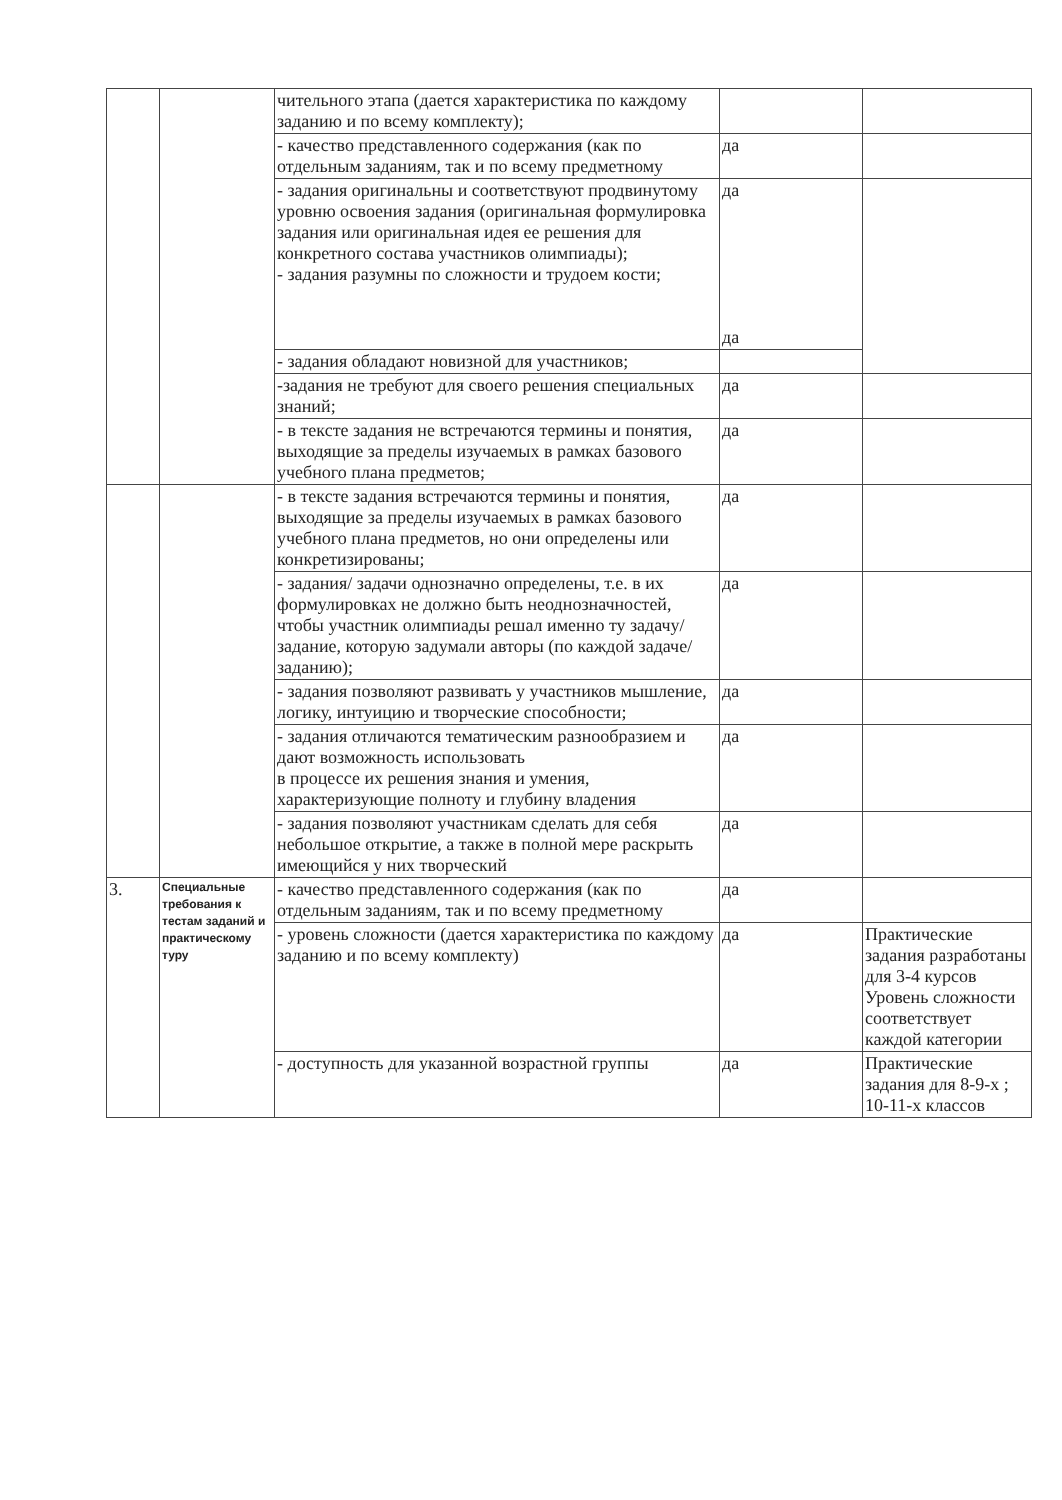| | | чительного этапа (дается характеристика по каждому заданию и по всему комплекту); | | |
| | | - качество представленного содержания (как по отдельным заданиям, так и по всему предметному | да | |
| | | - задания оригинальны и соответствуют продвинутому уровню освоения задания (оригинальная формулировка задания или оригинальная идея ее решения для конкретного состава участников олимпиады); - задания разумны по сложности и трудоем кости; | да да | |
| | | - задания обладают новизной для участников; | | |
| | | -задания не требуют для своего решения специальных знаний; | да | |
| | | - в тексте задания не встречаются термины и понятия, выходящие за пределы изучаемых в рамках базового учебного плана предметов; | да | |
| | | - в тексте задания встречаются термины и понятия, выходящие за пределы изучаемых в рамках базового учебного плана предметов, но они определены или конкретизированы; | да | |
| | | - задания/ задачи однозначно определены, т.е. в их формулировках не должно быть неоднозначностей, чтобы участник олимпиады решал именно ту задачу/задание, которую задумали авторы (по каждой задаче/ заданию); | да | |
| | | - задания позволяют развивать у участников мышление, логику, интуицию и творческие способности; | да | |
| | | - задания отличаются тематическим разнообразием и дают возможность использовать в процессе их решения знания и умения, характеризующие полноту и глубину владения | да | |
| | | - задания позволяют участникам сделать для себя небольшое открытие, а также в полной мере раскрыть имеющийся у них творческий | да | |
| 3. | Специальные требования к тестам заданий и практическому туру | - качество представленного содержания (как по отдельным заданиям, так и по всему предметному | да | |
| | | - уровень сложности (дается характеристика по каждому заданию и по всему комплекту) | да | Практические задания разработаны для 3-4 курсов Уровень сложности соответствует каждой категории |
| | | - доступность для указанной возрастной группы | да | Практические задания для 8-9-х ; 10-11-х классов |